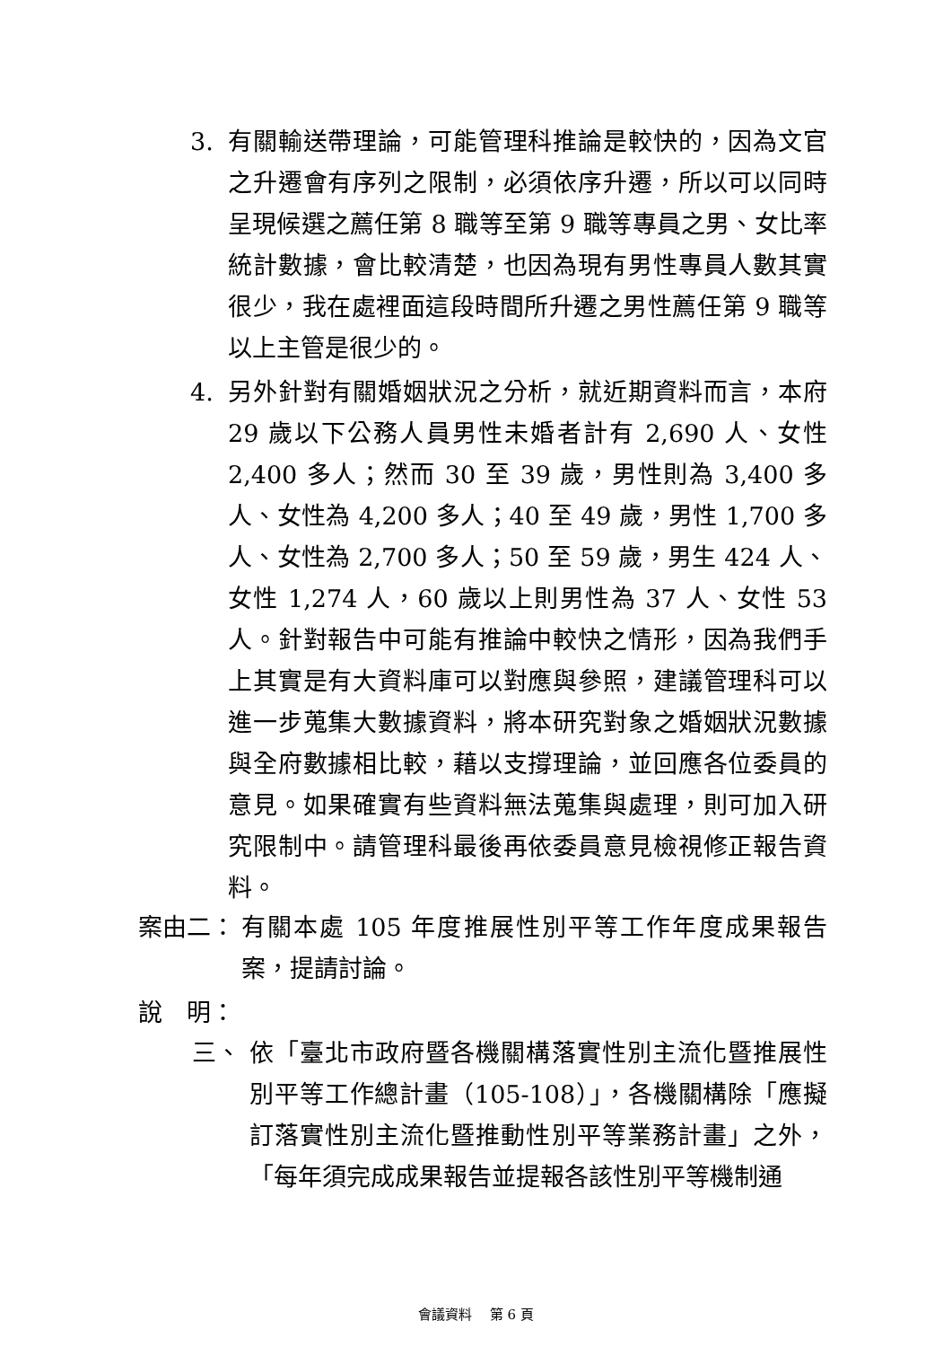3. 有關輸送帶理論，可能管理科推論是較快的，因為文官之升遷會有序列之限制，必須依序升遷，所以可以同時呈現候選之薦任第 8 職等至第 9 職等專員之男、女比率統計數據，會比較清楚，也因為現有男性專員人數其實很少，我在處裡面這段時間所升遷之男性薦任第 9 職等以上主管是很少的。
4. 另外針對有關婚姻狀況之分析，就近期資料而言，本府 29 歲以下公務人員男性未婚者計有 2,690 人、女性 2,400 多人；然而 30 至 39 歲，男性則為 3,400 多人、女性為 4,200 多人；40 至 49 歲，男性 1,700 多人、女性為 2,700 多人；50 至 59 歲，男生 424 人、女性 1,274 人，60 歲以上則男性為 37 人、女性 53 人。針對報告中可能有推論中較快之情形，因為我們手上其實是有大資料庫可以對應與參照，建議管理科可以進一步蒐集大數據資料，將本研究對象之婚姻狀況數據與全府數據相比較，藉以支撐理論，並回應各位委員的意見。如果確實有些資料無法蒐集與處理，則可加入研究限制中。請管理科最後再依委員意見檢視修正報告資料。
案由二： 有關本處 105 年度推展性別平等工作年度成果報告案，提請討論。
說　明：
三、 依「臺北市政府暨各機關構落實性別主流化暨推展性別平等工作總計畫（105-108）」，各機關構除「應擬訂落實性別主流化暨推動性別平等業務計畫」之外，「每年須完成成果報告並提報各該性別平等機制通
會議資料　 第 6 頁